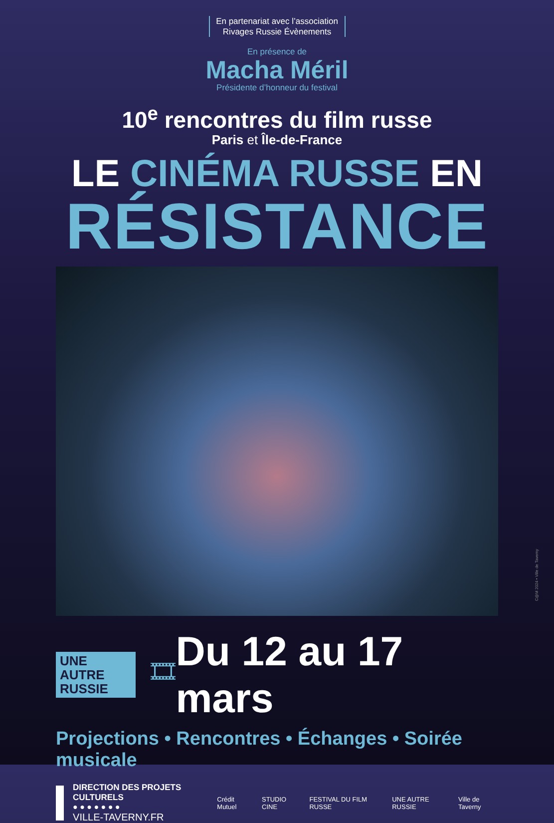En partenariat avec l’association Rivages Russie Évènements
En présence de
Macha Méril
Présidente d’honneur du festival
10<sup>e</sup> rencontres du film russe
Paris et Île-de-France
LE CINÉMA RUSSE EN
RÉSISTANCE
UNE AUTRE
RUSSIE
🎞
Du 12 au 17 mars
Projections • Rencontres • Échanges • Soirée musicale
DIRECTION DES PROJETS CULTURELS
● ● ● ● ● ● ●
VILLE-TAVERNY.FR
Crédit Mutuel STUDIO CINE FESTIVAL DU FILM RUSSE UNE AUTRE RUSSIE Ville de Taverny
C@M 2024 • Ville de Taverny